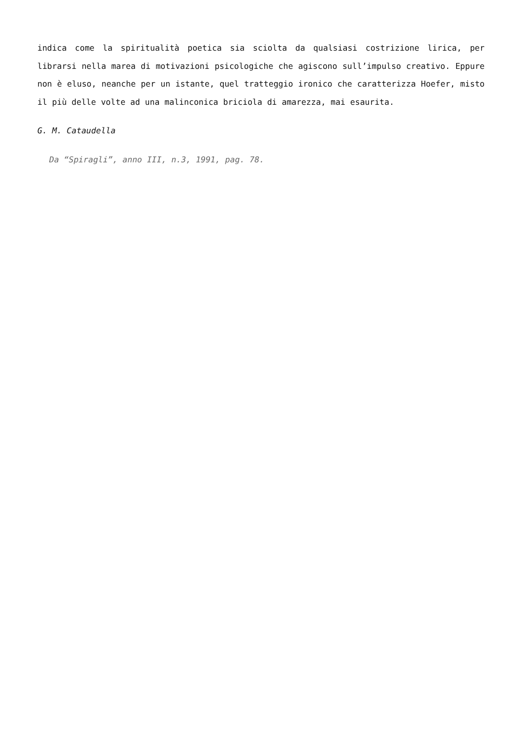indica come la spiritualità poetica sia sciolta da qualsiasi costrizione lirica, per librarsi nella marea di motivazioni psicologiche che agiscono sull’impulso creativo. Eppure non è eluso, neanche per un istante, quel tratteggio ironico che caratterizza Hoefer, misto il più delle volte ad una malinconica briciola di amarezza, mai esaurita.
G. M. Cataudella
Da “Spiragli”, anno III, n.3, 1991, pag. 78.